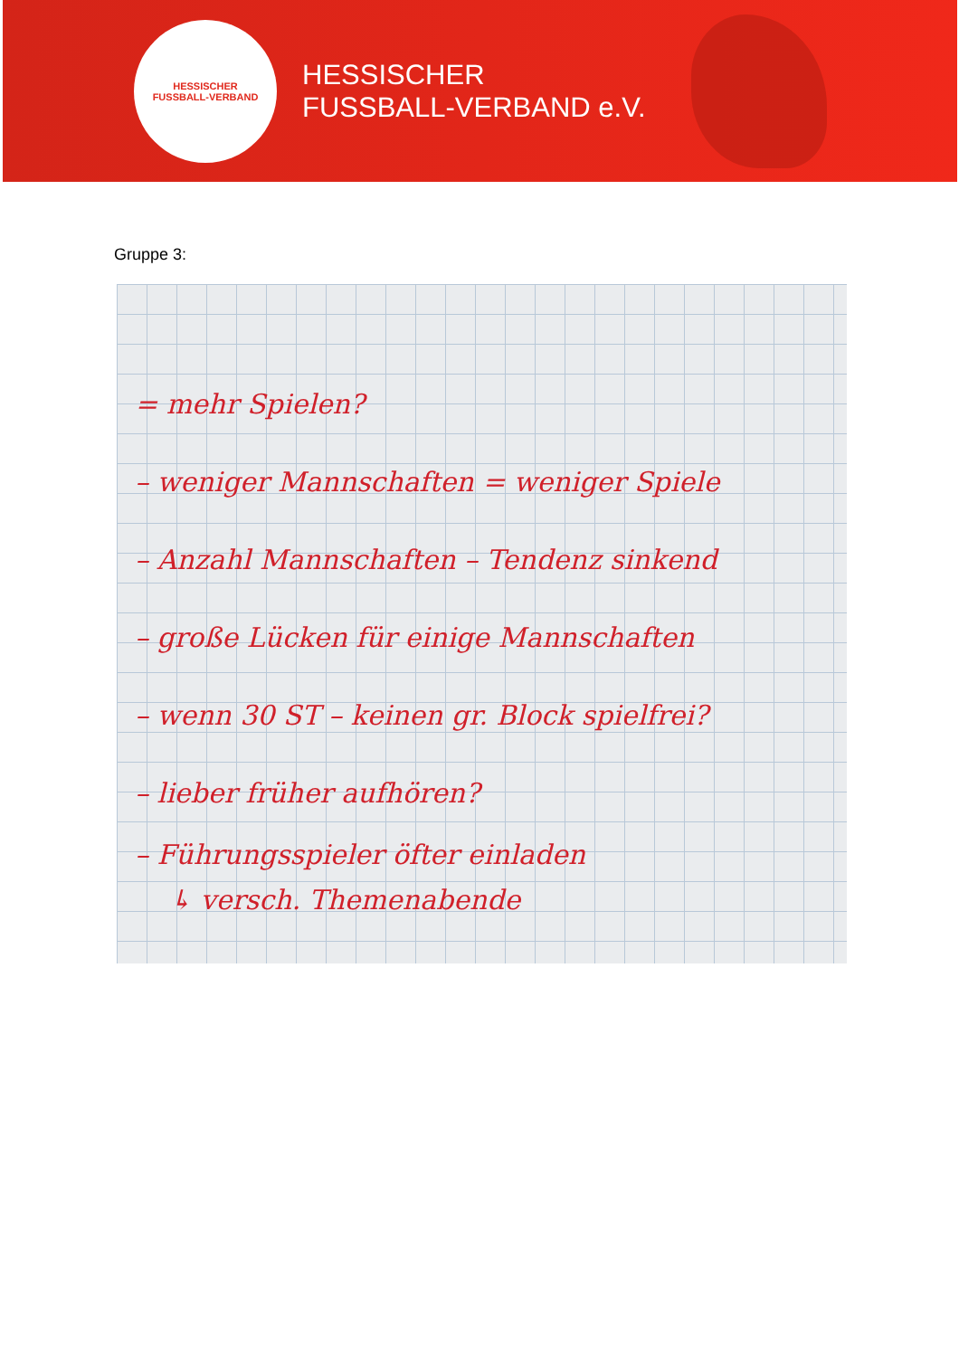HESSISCHER
FUSSBALL-VERBAND
HESSISCHER
FUSSBALL-VERBAND e.V.
Gruppe 3:
= mehr Spielen?
– weniger Mannschaften = weniger Spiele
– Anzahl Mannschaften – Tendenz sinkend
– große Lücken für einige Mannschaften
– wenn 30 ST – keinen gr. Block spielfrei?
– lieber früher aufhören?
– Führungsspieler öfter einladen
↳ versch. Themenabende